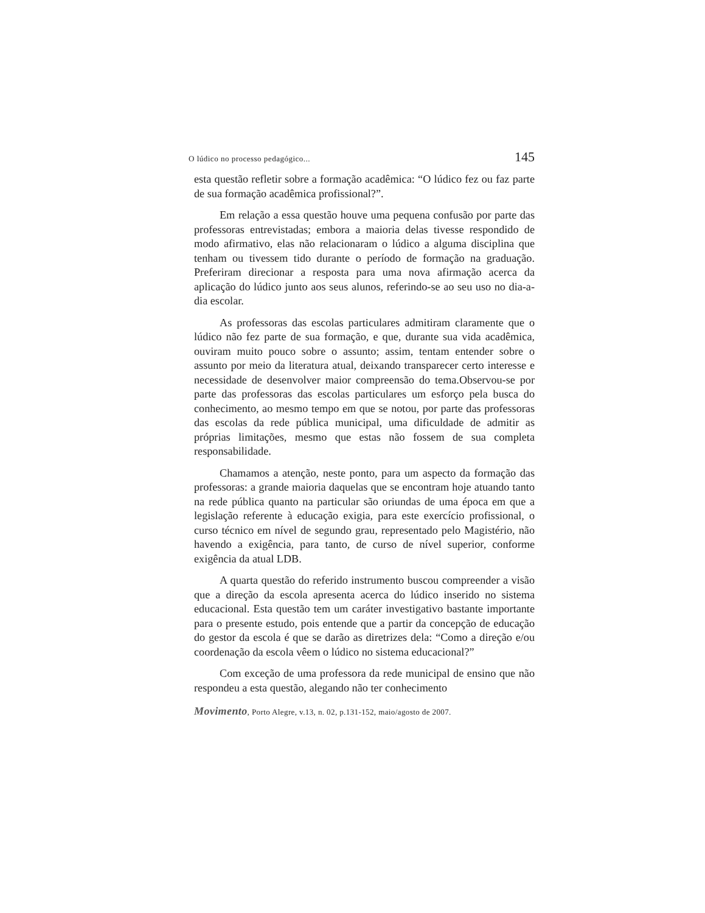O lúdico no processo pedagógico... 145
esta questão refletir sobre a formação acadêmica: “O lúdico fez ou faz parte de sua formação acadêmica profissional?”.
Em relação a essa questão houve uma pequena confusão por parte das professoras entrevistadas; embora a maioria delas tivesse respondido de modo afirmativo, elas não relacionaram o lúdico a alguma disciplina que tenham ou tivessem tido durante o período de formação na graduação. Preferiram direcionar a resposta para uma nova afirmação acerca da aplicação do lúdico junto aos seus alunos, referindo-se ao seu uso no dia-a-dia escolar.
As professoras das escolas particulares admitiram claramente que o lúdico não fez parte de sua formação, e que, durante sua vida acadêmica, ouviram muito pouco sobre o assunto; assim, tentam entender sobre o assunto por meio da literatura atual, deixando transparecer certo interesse e necessidade de desenvolver maior compreensão do tema.Observou-se por parte das professoras das escolas particulares um esforço pela busca do conhecimento, ao mesmo tempo em que se notou, por parte das professoras das escolas da rede pública municipal, uma dificuldade de admitir as próprias limitações, mesmo que estas não fossem de sua completa responsabilidade.
Chamamos a atenção, neste ponto, para um aspecto da formação das professoras: a grande maioria daquelas que se encontram hoje atuando tanto na rede pública quanto na particular são oriundas de uma época em que a legislação referente à educação exigia, para este exercício profissional, o curso técnico em nível de segundo grau, representado pelo Magistério, não havendo a exigência, para tanto, de curso de nível superior, conforme exigência da atual LDB.
A quarta questão do referido instrumento buscou compreender a visão que a direção da escola apresenta acerca do lúdico inserido no sistema educacional. Esta questão tem um caráter investigativo bastante importante para o presente estudo, pois entende que a partir da concepção de educação do gestor da escola é que se darão as diretrizes dela: “Como a direção e/ou coordenação da escola vêem o lúdico no sistema educacional?”
Com exceção de uma professora da rede municipal de ensino que não respondeu a esta questão, alegando não ter conhecimento
Movimento, Porto Alegre, v.13, n. 02, p.131-152, maio/agosto de 2007.